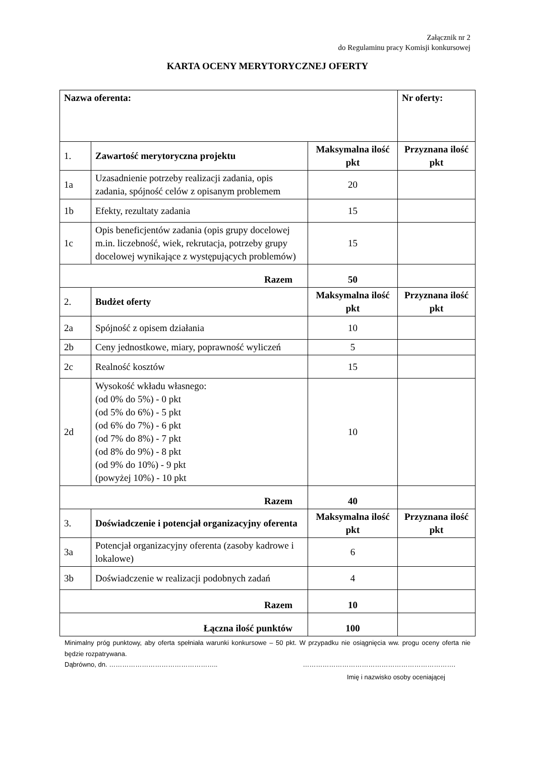Załącznik nr 2
do Regulaminu pracy Komisji konkursowej
KARTA OCENY MERYTORYCZNEJ OFERTY
| Nazwa oferenta: | | | Nr oferty: |
| 1. | Zawartość merytoryczna projektu | Maksymalna ilość pkt | Przyznana ilość pkt |
| 1a | Uzasadnienie potrzeby realizacji zadania, opis zadania, spójność celów z opisanym problemem | 20 | |
| 1b | Efekty, rezultaty zadania | 15 | |
| 1c | Opis beneficjentów zadania (opis grupy docelowej m.in. liczebność, wiek, rekrutacja, potrzeby grupy docelowej wynikające z występujących problemów) | 15 | |
| Razem | | 50 | |
| 2. | Budżet oferty | Maksymalna ilość pkt | Przyznana ilość pkt |
| 2a | Spójność z opisem działania | 10 | |
| 2b | Ceny jednostkowe, miary, poprawność wyliczeń | 5 | |
| 2c | Realność kosztów | 15 | |
| 2d | Wysokość wkładu własnego: (od 0% do 5%) - 0 pkt (od 5% do 6%) - 5 pkt (od 6% do 7%) - 6 pkt (od 7% do 8%) - 7 pkt (od 8% do 9%) - 8 pkt (od 9% do 10%) - 9 pkt (powyżej 10%) - 10 pkt | 10 | |
| Razem | | 40 | |
| 3. | Doświadczenie i potencjał organizacyjny oferenta | Maksymalna ilość pkt | Przyznana ilość pkt |
| 3a | Potencjał organizacyjny oferenta (zasoby kadrowe i lokalowe) | 6 | |
| 3b | Doświadczenie w realizacji podobnych zadań | 4 | |
| Razem | | 10 | |
| Łączna ilość punktów | | 100 | |
Minimalny próg punktowy, aby oferta spełniała warunki konkursowe – 50 pkt. W przypadku nie osiągnięcia ww. progu oceny oferta nie będzie rozpatrywana.
Dąbrówno, dn. ………………………………………….. …………………………………………………………….
Imię i nazwisko osoby oceniającej